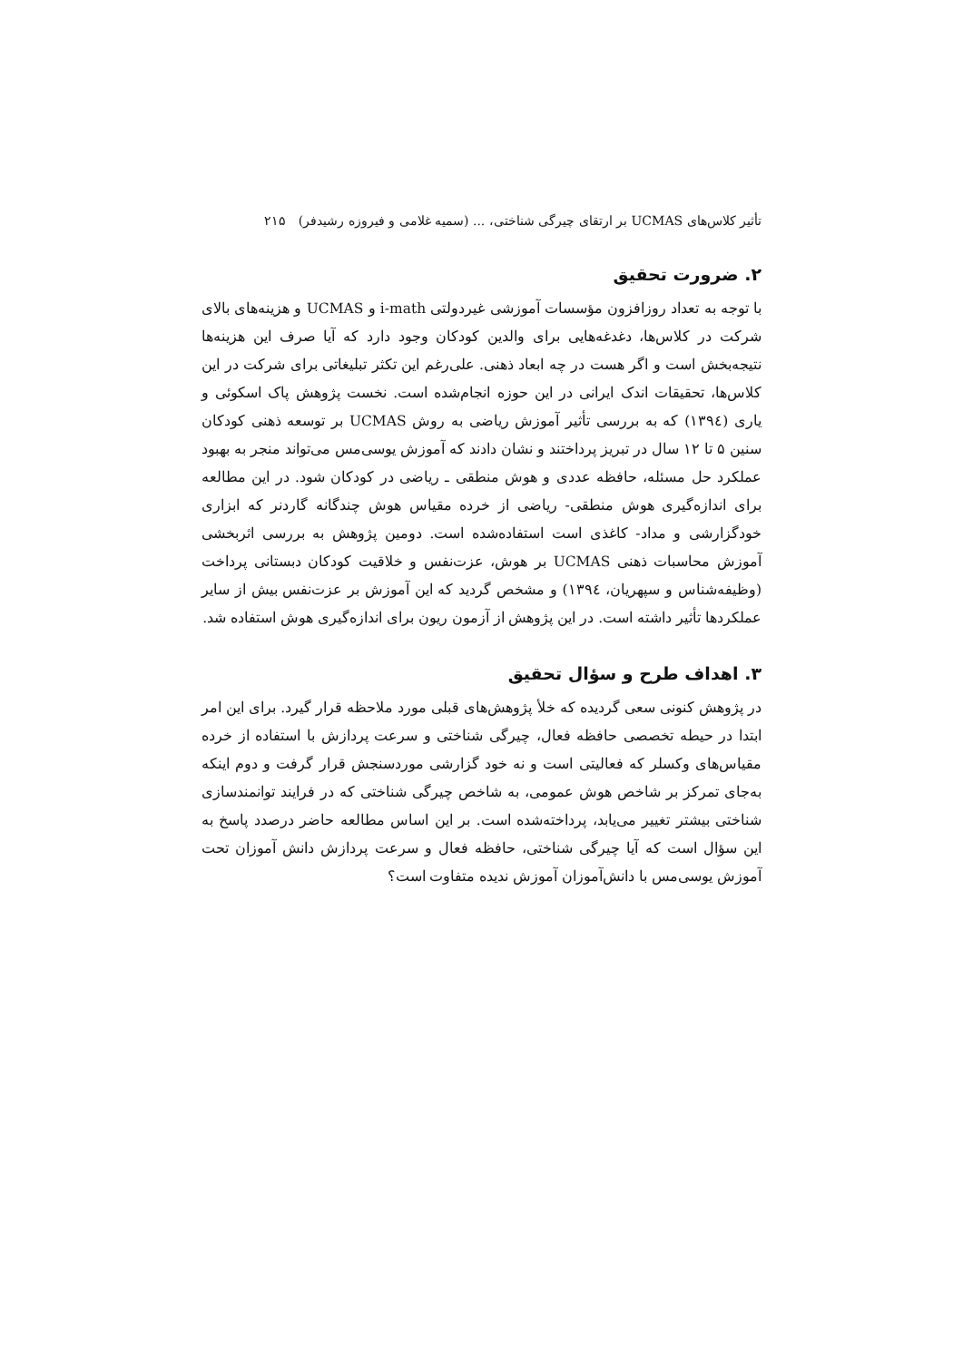تأثیر کلاس‌های UCMAS بر ارتقای چیرگی شناختی، ... (سمیه غلامی و فیروزه رشیدفر) ۲۱۵
۲. ضرورت تحقیق
با توجه به تعداد روزافزون مؤسسات آموزشی غیردولتی i-math و UCMAS و هزینه‌های بالای شرکت در کلاس‌ها، دغدغه‌هایی برای والدین کودکان وجود دارد که آیا صرف این هزینه‌ها نتیجه‌بخش است و اگر هست در چه ابعاد ذهنی. علی‌رغم این تکثر تبلیغاتی برای شرکت در این کلاس‌ها، تحقیقات اندک ایرانی در این حوزه انجام‌شده است. نخست پژوهش پاک اسکوئی و یاری (۱۳۹٤) که به بررسی تأثیر آموزش ریاضی به روش UCMAS بر توسعه ذهنی کودکان سنین ۵ تا ۱۲ سال در تبریز پرداختند و نشان دادند که آموزش یوسی‌مس می‌تواند منجر به بهبود عملکرد حل مسئله، حافظه عددی و هوش منطقی ـ ریاضی در کودکان شود. در این مطالعه برای اندازه‌گیری هوش منطقی- ریاضی از خرده مقیاس هوش چندگانه گاردنر که ابزاری خودگزارشی و مداد- کاغذی است استفاده‌شده است. دومین پژوهش به بررسی اثربخشی آموزش محاسبات ذهنی UCMAS بر هوش، عزت‌نفس و خلاقیت کودکان دبستانی پرداخت (وظیفه‌شناس و سپهریان، ۱۳۹٤) و مشخص گردید که این آموزش بر عزت‌نفس بیش از سایر عملکردها تأثیر داشته است. در این پژوهش از آزمون ریون برای اندازه‌گیری هوش استفاده شد.
۳. اهداف طرح و سؤال تحقیق
در پژوهش کنونی سعی گردیده که خلأ پژوهش‌های قبلی مورد ملاحظه قرار گیرد. برای این امر ابتدا در حیطه تخصصی حافظه فعال، چیرگی شناختی و سرعت پردازش با استفاده از خرده مقیاس‌های وکسلر که فعالیتی است و نه خود گزارشی موردسنجش قرار گرفت و دوم اینکه به‌جای تمرکز بر شاخص هوش عمومی، به شاخص چیرگی شناختی که در فرایند توانمندسازی شناختی بیشتر تغییر می‌یابد، پرداخته‌شده است. بر این اساس مطالعه حاضر درصدد پاسخ به این سؤال است که آیا چیرگی شناختی، حافظه فعال و سرعت پردازش دانش آموزان تحت آموزش یوسی‌مس با دانش‌آموزان آموزش ندیده متفاوت است؟